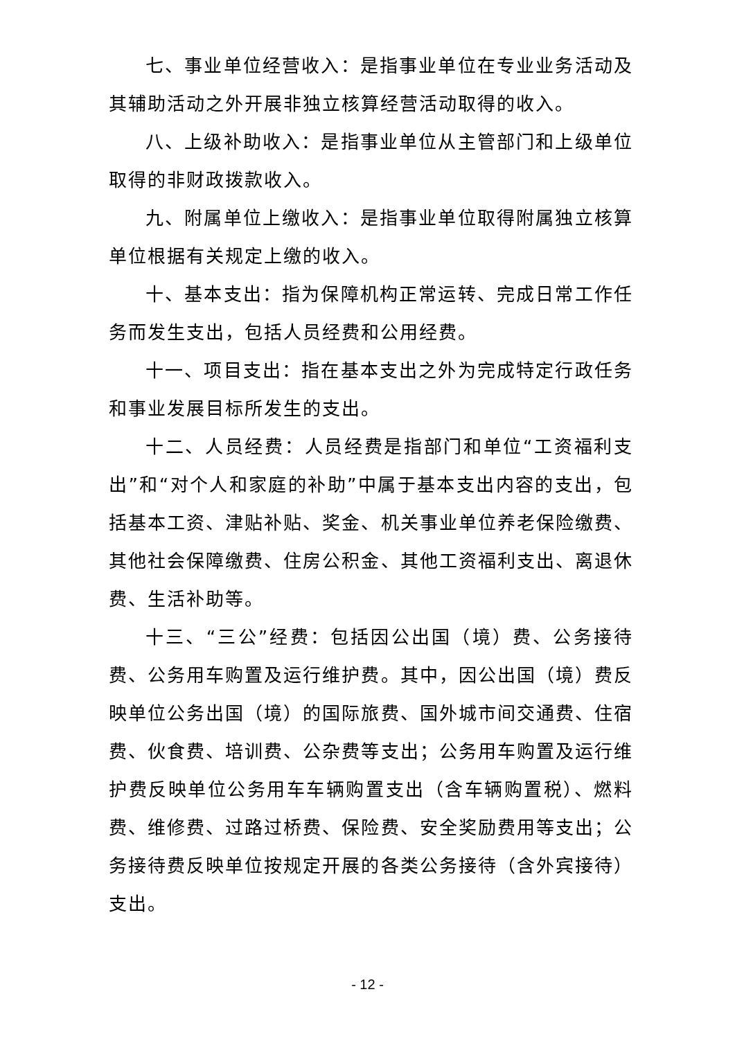七、事业单位经营收入：是指事业单位在专业业务活动及其辅助活动之外开展非独立核算经营活动取得的收入。
八、上级补助收入：是指事业单位从主管部门和上级单位取得的非财政拨款收入。
九、附属单位上缴收入：是指事业单位取得附属独立核算单位根据有关规定上缴的收入。
十、基本支出：指为保障机构正常运转、完成日常工作任务而发生支出，包括人员经费和公用经费。
十一、项目支出：指在基本支出之外为完成特定行政任务和事业发展目标所发生的支出。
十二、人员经费：人员经费是指部门和单位“工资福利支出”和“对个人和家庭的补助”中属于基本支出内容的支出，包括基本工资、津贴补贴、奖金、机关事业单位养老保险缴费、其他社会保障缴费、住房公积金、其他工资福利支出、离退休费、生活补助等。
十三、“三公”经费：包括因公出国（境）费、公务接待费、公务用车购置及运行维护费。其中，因公出国（境）费反映单位公务出国（境）的国际旅费、国外城市间交通费、住宿费、伙食费、培训费、公杂费等支出；公务用车购置及运行维护费反映单位公务用车车辆购置支出（含车辆购置税）、燃料费、维修费、过路过桥费、保险费、安全奖励费用等支出；公务接待费反映单位按规定开展的各类公务接待（含外宾接待）支出。
- 12 -